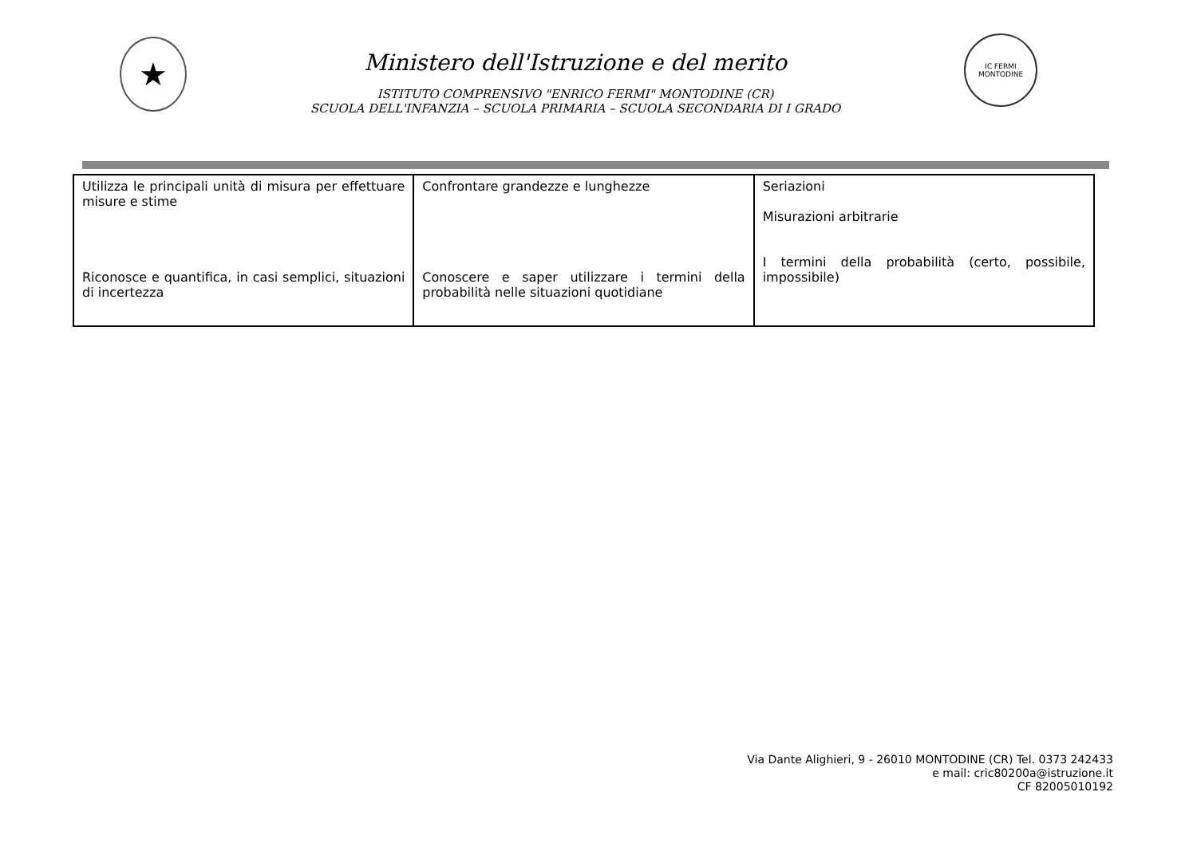★
Ministero dell'Istruzione e del merito
ISTITUTO COMPRENSIVO "ENRICO FERMI" MONTODINE (CR)
SCUOLA DELL'INFANZIA – SCUOLA PRIMARIA – SCUOLA SECONDARIA DI I GRADO
IC FERMI
MONTODINE
| Utilizza le principali unità di misura per effettuare misure e stime Riconosce e quantifica, in casi semplici, situazioni di incertezza | Confrontare grandezze e lunghezze Conoscere e saper utilizzare i termini della probabilità nelle situazioni quotidiane | Seriazioni Misurazioni arbitrarie I termini della probabilità (certo, possibile, impossibile) |
Via Dante Alighieri, 9 - 26010 MONTODINE (CR) Tel. 0373 242433
e mail: cric80200a@istruzione.it
CF 82005010192